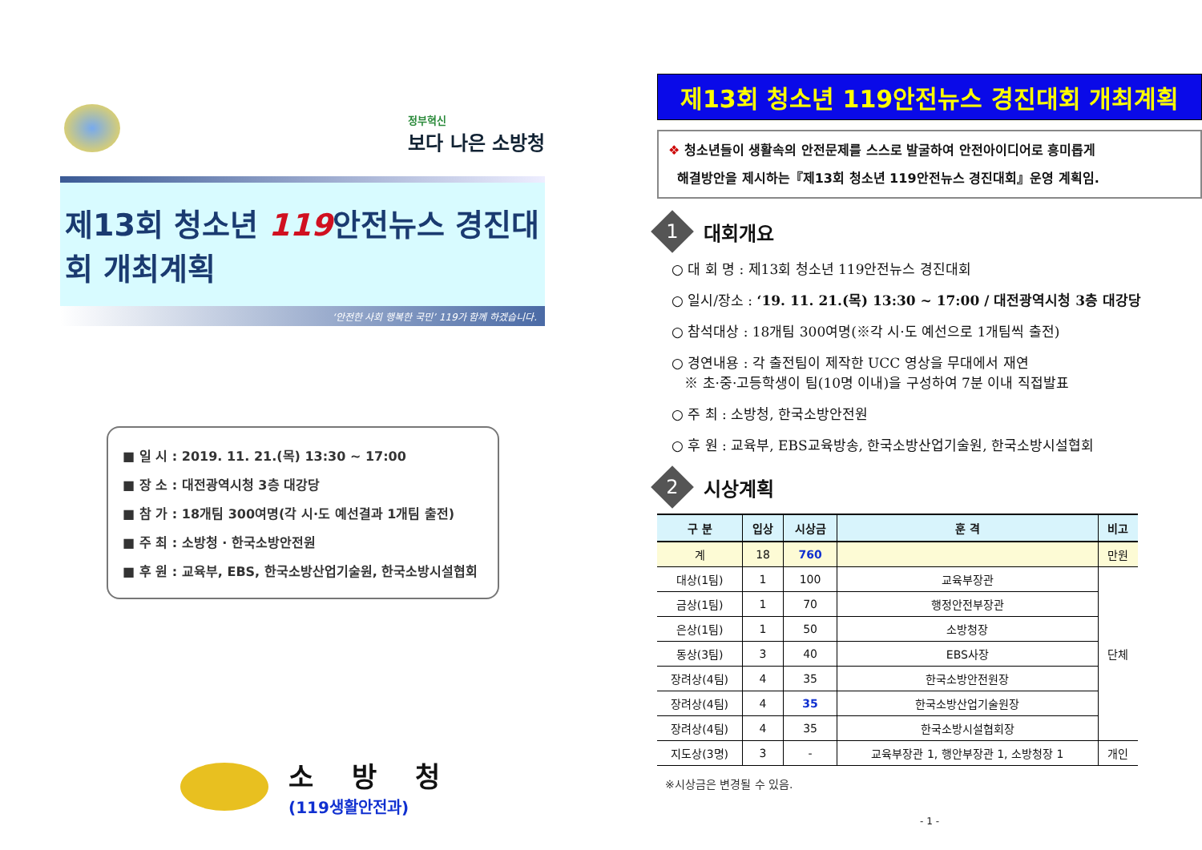정부혁신
보다 나은 소방청
제13회 청소년 119안전뉴스 경진대회 개최계획
‘안전한 사회 행복한 국민’ 119가 함께 하겠습니다.
■ 일 시 : 2019. 11. 21.(목) 13:30 ~ 17:00
■ 장 소 : 대전광역시청 3층 대강당
■ 참 가 : 18개팀 300여명(각 시·도 예선결과 1개팀 출전)
■ 주 최 : 소방청 · 한국소방안전원
■ 후 원 : 교육부, EBS, 한국소방산업기술원, 한국소방시설협회
소 방 청
(119생활안전과)
제13회 청소년 119안전뉴스 경진대회 개최계획
❖ 청소년들이 생활속의 안전문제를 스스로 발굴하여 안전아이디어로 흥미롭게
해결방안을 제시하는『제13회 청소년 119안전뉴스 경진대회』운영 계획임.
1 대회개요
○ 대 회 명 : 제13회 청소년 119안전뉴스 경진대회
○ 일시/장소 : ‘19. 11. 21.(목) 13:30 ~ 17:00 / 대전광역시청 3층 대강당
○ 참석대상 : 18개팀 300여명(※각 시·도 예선으로 1개팀씩 출전)
○ 경연내용 : 각 출전팀이 제작한 UCC 영상을 무대에서 재연
※ 초·중·고등학생이 팀(10명 이내)을 구성하여 7분 이내 직접발표
○ 주 최 : 소방청, 한국소방안전원
○ 후 원 : 교육부, EBS교육방송, 한국소방산업기술원, 한국소방시설협회
2 시상계획
| 구 분 | 입상 | 시상금 | 훈 격 | 비고 |
| --- | --- | --- | --- | --- |
| 계 | 18 | 760 | | 만원 |
| 대상(1팀) | 1 | 100 | 교육부장관 | 단체 |
| 금상(1팀) | 1 | 70 | 행정안전부장관 | |
| 은상(1팀) | 1 | 50 | 소방청장 | |
| 동상(3팀) | 3 | 40 | EBS사장 | |
| 장려상(4팀) | 4 | 35 | 한국소방안전원장 | |
| 장려상(4팀) | 4 | 35 | 한국소방산업기술원장 | |
| 장려상(4팀) | 4 | 35 | 한국소방시설협회장 | |
| 지도상(3명) | 3 | - | 교육부장관 1, 행안부장관 1, 소방청장 1 | 개인 |
※시상금은 변경될 수 있음.
- 1 -